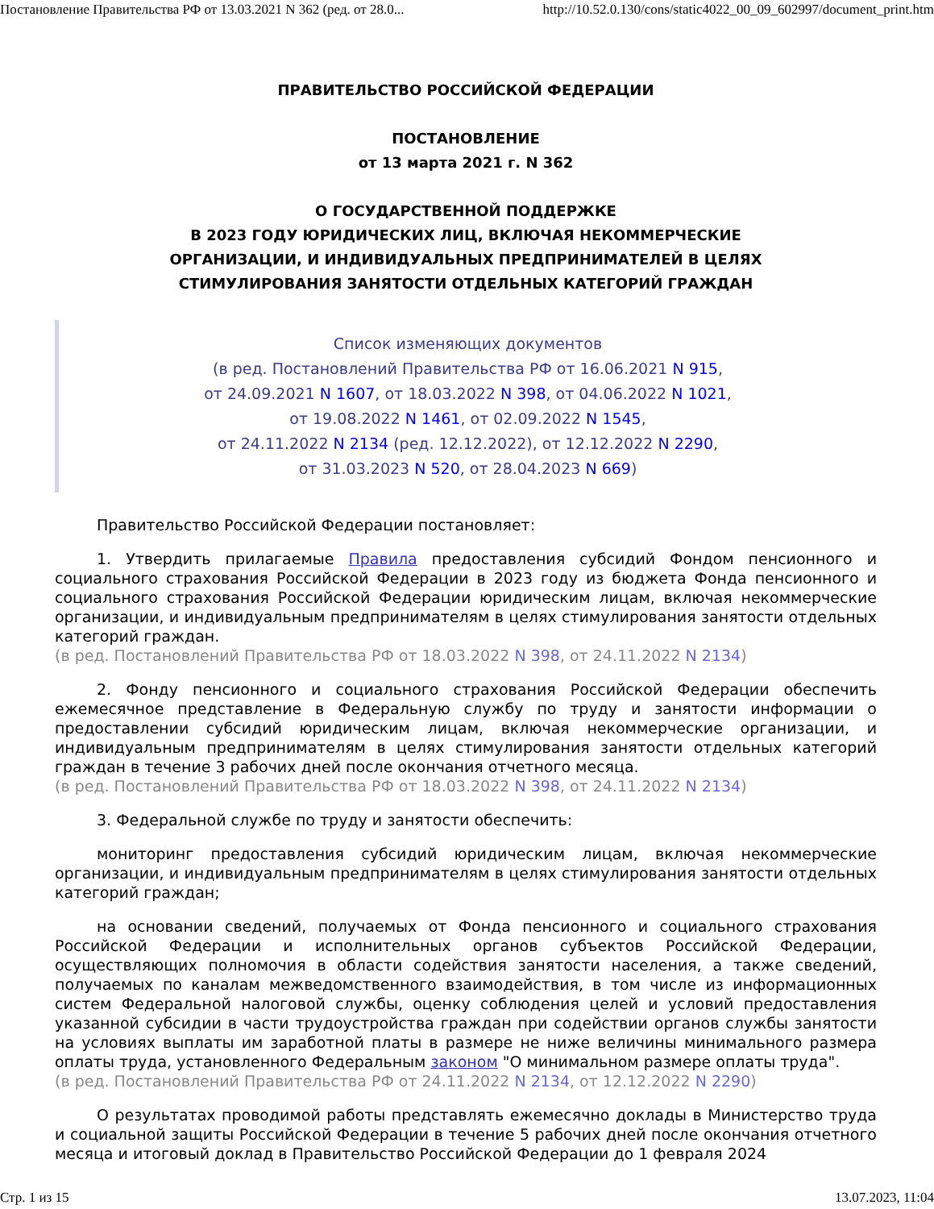Постановление Правительства РФ от 13.03.2021 N 362 (ред. от 28.0... http://10.52.0.130/cons/static4022_00_09_602997/document_print.htm
ПРАВИТЕЛЬСТВО РОССИЙСКОЙ ФЕДЕРАЦИИ
ПОСТАНОВЛЕНИЕ
от 13 марта 2021 г. N 362
О ГОСУДАРСТВЕННОЙ ПОДДЕРЖКЕ
В 2023 ГОДУ ЮРИДИЧЕСКИХ ЛИЦ, ВКЛЮЧАЯ НЕКОММЕРЧЕСКИЕ
ОРГАНИЗАЦИИ, И ИНДИВИДУАЛЬНЫХ ПРЕДПРИНИМАТЕЛЕЙ В ЦЕЛЯХ
СТИМУЛИРОВАНИЯ ЗАНЯТОСТИ ОТДЕЛЬНЫХ КАТЕГОРИЙ ГРАЖДАН
Список изменяющих документов
(в ред. Постановлений Правительства РФ от 16.06.2021 N 915,
от 24.09.2021 N 1607, от 18.03.2022 N 398, от 04.06.2022 N 1021,
от 19.08.2022 N 1461, от 02.09.2022 N 1545,
от 24.11.2022 N 2134 (ред. 12.12.2022), от 12.12.2022 N 2290,
от 31.03.2023 N 520, от 28.04.2023 N 669)
Правительство Российской Федерации постановляет:
1. Утвердить прилагаемые Правила предоставления субсидий Фондом пенсионного и социального страхования Российской Федерации в 2023 году из бюджета Фонда пенсионного и социального страхования Российской Федерации юридическим лицам, включая некоммерческие организации, и индивидуальным предпринимателям в целях стимулирования занятости отдельных категорий граждан.
(в ред. Постановлений Правительства РФ от 18.03.2022 N 398, от 24.11.2022 N 2134)
2. Фонду пенсионного и социального страхования Российской Федерации обеспечить ежемесячное представление в Федеральную службу по труду и занятости информации о предоставлении субсидий юридическим лицам, включая некоммерческие организации, и индивидуальным предпринимателям в целях стимулирования занятости отдельных категорий граждан в течение 3 рабочих дней после окончания отчетного месяца.
(в ред. Постановлений Правительства РФ от 18.03.2022 N 398, от 24.11.2022 N 2134)
3. Федеральной службе по труду и занятости обеспечить:
мониторинг предоставления субсидий юридическим лицам, включая некоммерческие организации, и индивидуальным предпринимателям в целях стимулирования занятости отдельных категорий граждан;
на основании сведений, получаемых от Фонда пенсионного и социального страхования Российской Федерации и исполнительных органов субъектов Российской Федерации, осуществляющих полномочия в области содействия занятости населения, а также сведений, получаемых по каналам межведомственного взаимодействия, в том числе из информационных систем Федеральной налоговой службы, оценку соблюдения целей и условий предоставления указанной субсидии в части трудоустройства граждан при содействии органов службы занятости на условиях выплаты им заработной платы в размере не ниже величины минимального размера оплаты труда, установленного Федеральным законом "О минимальном размере оплаты труда".
(в ред. Постановлений Правительства РФ от 24.11.2022 N 2134, от 12.12.2022 N 2290)
О результатах проводимой работы представлять ежемесячно доклады в Министерство труда и социальной защиты Российской Федерации в течение 5 рабочих дней после окончания отчетного месяца и итоговый доклад в Правительство Российской Федерации до 1 февраля 2024
Стр. 1 из 15 13.07.2023, 11:04